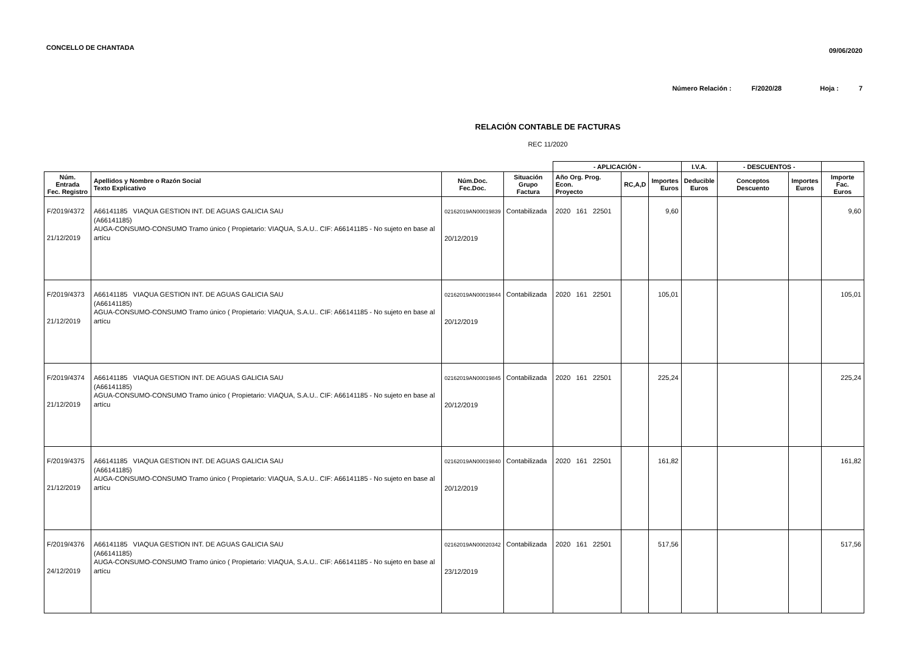CONCELLO DE CHANTADA
09/06/2020
Número Relación : F/2020/28 Hoja : 7
RELACIÓN CONTABLE DE FACTURAS
REC 11/2020
| | | | | - APLICACIÓN - | | | I.V.A. | - DESCUENTOS - | | |
| --- | --- | --- | --- | --- | --- | --- | --- | --- | --- | --- |
| Núm. Entrada Fec. Registro | Apellidos y Nombre o Razón Social Texto Explicativo | Núm.Doc. Fec.Doc. | Situación Grupo Factura | Año Org. Prog. Econ. Proyecto | RC,A,D | Importes Euros | Deducible Euros | Conceptos Descuento | Importes Euros | Importe Fac. Euros |
| F/2019/4372 21/12/2019 | A66141185 VIAQUA GESTION INT. DE AGUAS GALICIA SAU (A66141185) AUGA-CONSUMO-CONSUMO Tramo único ( Propietario: VIAQUA, S.A.U.. CIF: A66141185 - No sujeto en base al artícu | 02162019AN00019839 20/12/2019 | Contabilizada | 2020 161 22501 | | 9,60 | | | | 9,60 |
| F/2019/4373 21/12/2019 | A66141185 VIAQUA GESTION INT. DE AGUAS GALICIA SAU (A66141185) AGUA-CONSUMO-CONSUMO Tramo único ( Propietario: VIAQUA, S.A.U.. CIF: A66141185 - No sujeto en base al artícu | 02162019AN00019844 20/12/2019 | Contabilizada | 2020 161 22501 | | 105,01 | | | | 105,01 |
| F/2019/4374 21/12/2019 | A66141185 VIAQUA GESTION INT. DE AGUAS GALICIA SAU (A66141185) AGUA-CONSUMO-CONSUMO Tramo único ( Propietario: VIAQUA, S.A.U.. CIF: A66141185 - No sujeto en base al artícu | 02162019AN00019845 20/12/2019 | Contabilizada | 2020 161 22501 | | 225,24 | | | | 225,24 |
| F/2019/4375 21/12/2019 | A66141185 VIAQUA GESTION INT. DE AGUAS GALICIA SAU (A66141185) AUGA-CONSUMO-CONSUMO Tramo único ( Propietario: VIAQUA, S.A.U.. CIF: A66141185 - No sujeto en base al artícu | 02162019AN00019840 20/12/2019 | Contabilizada | 2020 161 22501 | | 161,82 | | | | 161,82 |
| F/2019/4376 24/12/2019 | A66141185 VIAQUA GESTION INT. DE AGUAS GALICIA SAU (A66141185) AUGA-CONSUMO-CONSUMO Tramo único ( Propietario: VIAQUA, S.A.U.. CIF: A66141185 - No sujeto en base al artícu | 02162019AN00020342 23/12/2019 | Contabilizada | 2020 161 22501 | | 517,56 | | | | 517,56 |